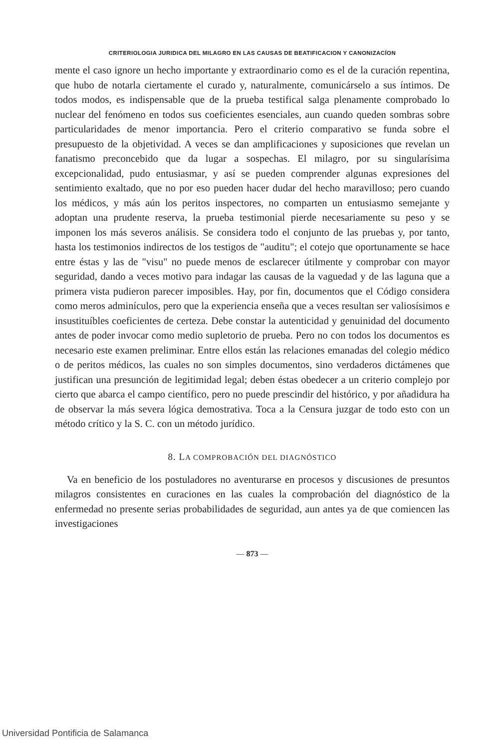CRITERIOLOGIA JURIDICA DEL MILAGRO EN LAS CAUSAS DE BEATIFICACION Y CANONIZACÍON
mente el caso ignore un hecho importante y extraordinario como es el de la curación repentina, que hubo de notarla ciertamente el curado y, naturalmente, comunicárselo a sus íntimos. De todos modos, es indispensable que de la prueba testifical salga plenamente comprobado lo nuclear del fenómeno en todos sus coeficientes esenciales, aun cuando queden sombras sobre particularidades de menor importancia. Pero el criterio comparativo se funda sobre el presupuesto de la objetividad. A veces se dan amplificaciones y suposiciones que revelan un fanatismo preconcebido que da lugar a sospechas. El milagro, por su singularísima excepcionalidad, pudo entusiasmar, y así se pueden comprender algunas expresiones del sentimiento exaltado, que no por eso pueden hacer dudar del hecho maravilloso; pero cuando los médicos, y más aún los peritos inspectores, no comparten un entusiasmo semejante y adoptan una prudente reserva, la prueba testimonial pierde necesariamente su peso y se imponen los más severos análisis. Se considera todo el conjunto de las pruebas y, por tanto, hasta los testimonios indirectos de los testigos de "auditu"; el cotejo que oportunamente se hace entre éstas y las de "visu" no puede menos de esclarecer útilmente y comprobar con mayor seguridad, dando a veces motivo para indagar las causas de la vaguedad y de las laguna que a primera vista pudieron parecer imposibles. Hay, por fin, documentos que el Código considera como meros adminículos, pero que la experiencia enseña que a veces resultan ser valiosísimos e insustituíbles coeficientes de certeza. Debe constar la autenticidad y genuinidad del documento antes de poder invocar como medio supletorio de prueba. Pero no con todos los documentos es necesario este examen preliminar. Entre ellos están las relaciones emanadas del colegio médico o de peritos médicos, las cuales no son simples documentos, sino verdaderos dictámenes que justifican una presunción de legitimidad legal; deben éstas obedecer a un criterio complejo por cierto que abarca el campo científico, pero no puede prescindir del histórico, y por añadidura ha de observar la más severa lógica demostrativa. Toca a la Censura juzgar de todo esto con un método crítico y la S. C. con un método jurídico.
8. LA COMPROBACIÓN DEL DIAGNÓSTICO
Va en beneficio de los postuladores no aventurarse en procesos y discusiones de presuntos milagros consistentes en curaciones en las cuales la comprobación del diagnóstico de la enfermedad no presente serias probabilidades de seguridad, aun antes ya de que comiencen las investigaciones
— 873 —
Universidad Pontificia de Salamanca